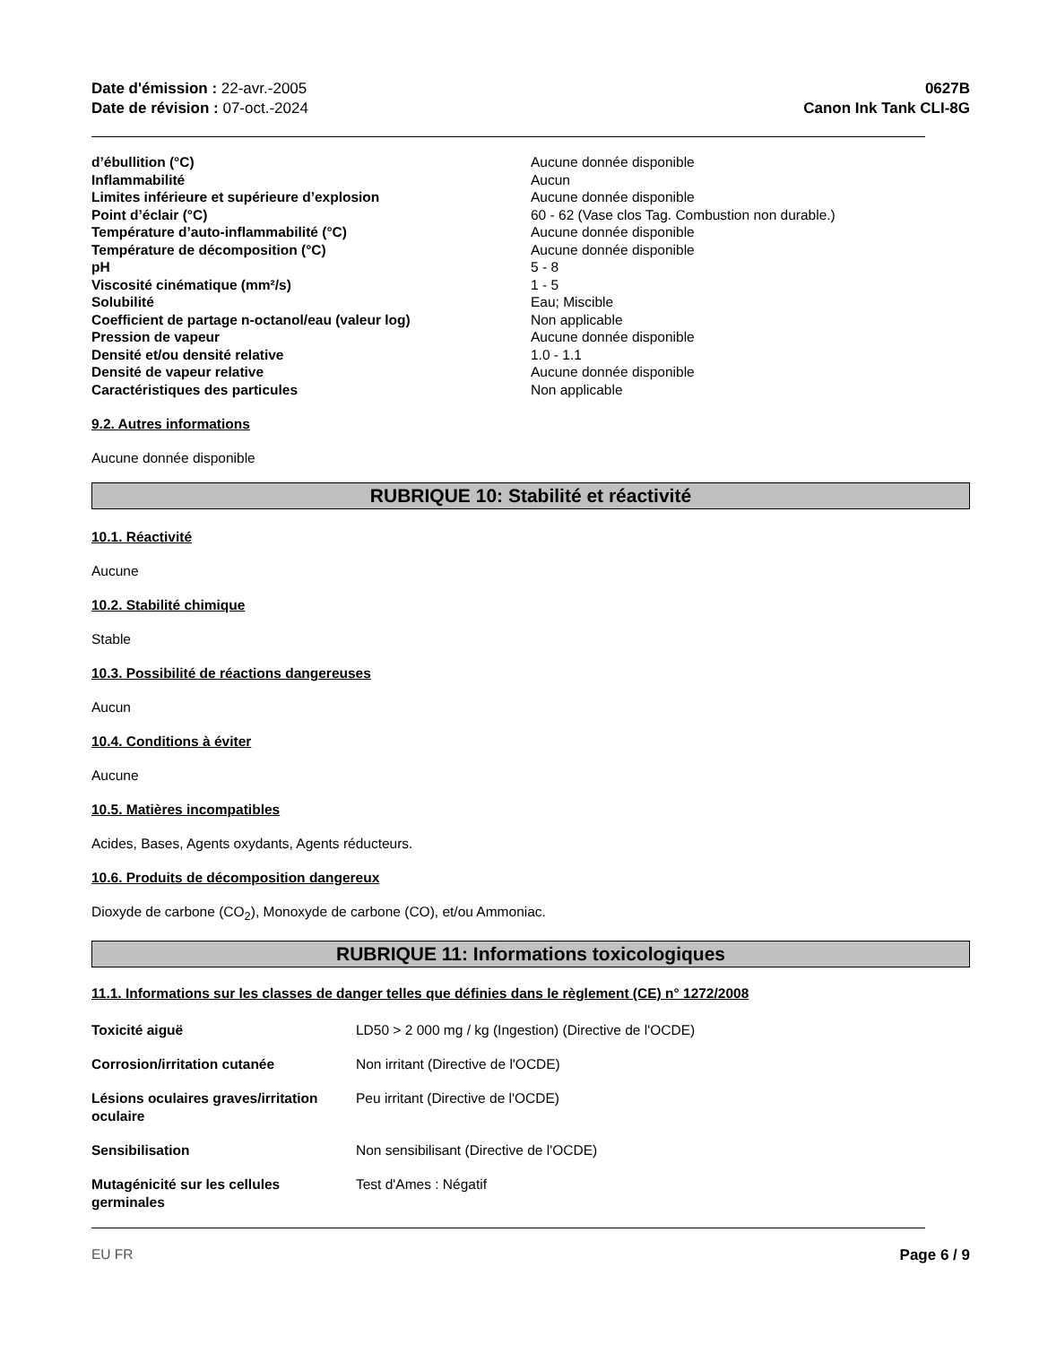Date d'émission : 22-avr.-2005
Date de révision : 07-oct.-2024
0627B
Canon Ink Tank CLI-8G
| d’ébullition (°C) | Aucune donnée disponible |
| Inflammabilité | Aucun |
| Limites inférieure et supérieure d’explosion | Aucune donnée disponible |
| Point d’éclair (°C) | 60 - 62 (Vase clos Tag. Combustion non durable.) |
| Température d’auto-inflammabilité (°C) | Aucune donnée disponible |
| Température de décomposition (°C) | Aucune donnée disponible |
| pH | 5 - 8 |
| Viscosité cinématique (mm²/s) | 1 - 5 |
| Solubilité | Eau; Miscible |
| Coefficient de partage n-octanol/eau (valeur log) | Non applicable |
| Pression de vapeur | Aucune donnée disponible |
| Densité et/ou densité relative | 1.0 - 1.1 |
| Densité de vapeur relative | Aucune donnée disponible |
| Caractéristiques des particules | Non applicable |
9.2. Autres informations
Aucune donnée disponible
RUBRIQUE 10: Stabilité et réactivité
10.1. Réactivité
Aucune
10.2. Stabilité chimique
Stable
10.3. Possibilité de réactions dangereuses
Aucun
10.4. Conditions à éviter
Aucune
10.5. Matières incompatibles
Acides, Bases, Agents oxydants, Agents réducteurs.
10.6. Produits de décomposition dangereux
Dioxyde de carbone (CO<sub>2</sub>), Monoxyde de carbone (CO), et/ou Ammoniac.
RUBRIQUE 11: Informations toxicologiques
11.1. Informations sur les classes de danger telles que définies dans le règlement (CE) n° 1272/2008
| Toxicité aiguë | LD50 > 2 000 mg / kg (Ingestion) (Directive de l'OCDE) |
| Corrosion/irritation cutanée | Non irritant (Directive de l'OCDE) |
| Lésions oculaires graves/irritation oculaire | Peu irritant (Directive de l'OCDE) |
| Sensibilisation | Non sensibilisant (Directive de l'OCDE) |
| Mutagénicité sur les cellules germinales | Test d'Ames : Négatif |
EU FR Page 6 / 9